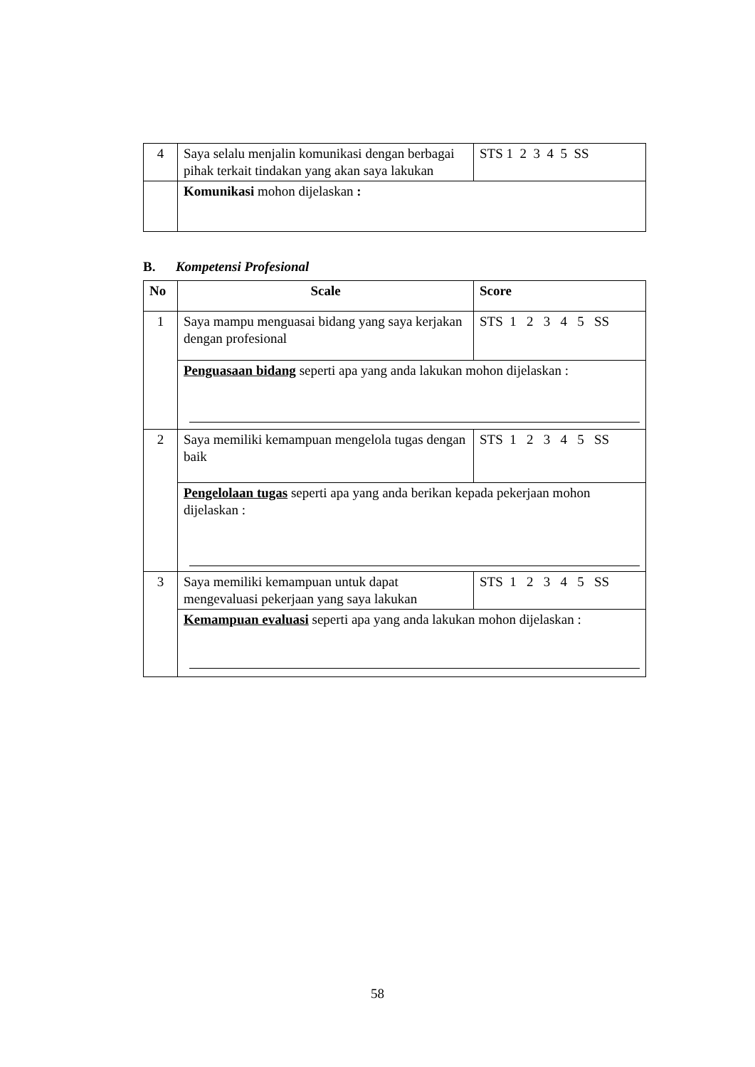| 4 | Saya selalu menjalin komunikasi dengan berbagai pihak terkait tindakan yang akan saya lakukan | STS 1 2 3 4 5 SS |
| | Komunikasi mohon dijelaskan : | |
B. Kompetensi Profesional
| No | Scale | Score |
| --- | --- | --- |
| 1 | Saya mampu menguasai bidang yang saya kerjakan dengan profesional | STS 1 2 3 4 5 SS |
| | Penguasaan bidang seperti apa yang anda lakukan mohon dijelaskan : | |
| 2 | Saya memiliki kemampuan mengelola tugas dengan baik | STS 1 2 3 4 5 SS |
| | Pengelolaan tugas seperti apa yang anda berikan kepada pekerjaan mohon dijelaskan : | |
| 3 | Saya memiliki kemampuan untuk dapat mengevaluasi pekerjaan yang saya lakukan | STS 1 2 3 4 5 SS |
| | Kemampuan evaluasi seperti apa yang anda lakukan mohon dijelaskan : | |
58